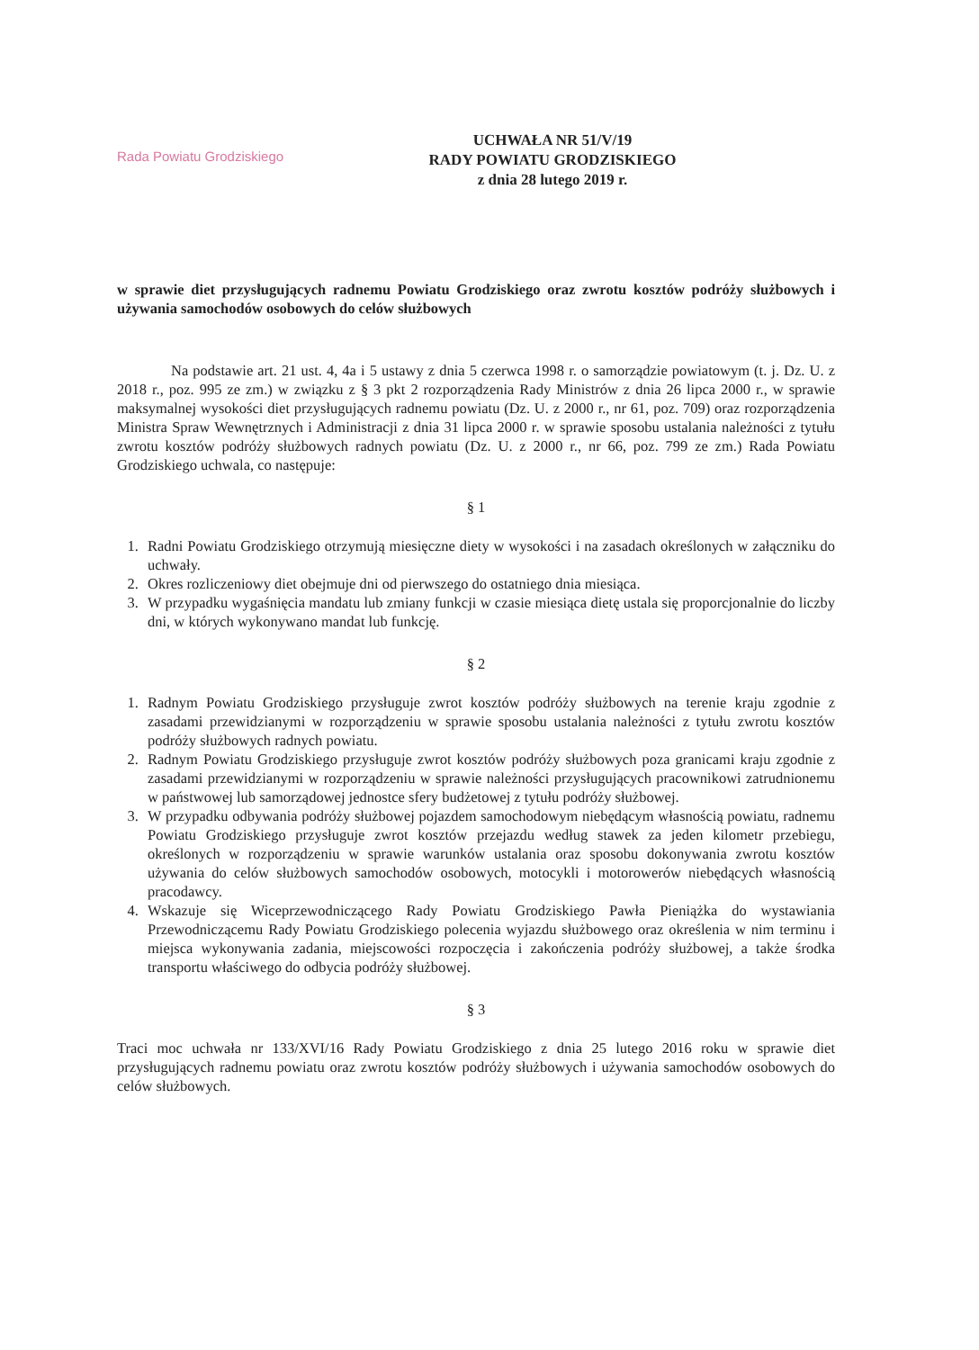Rada Powiatu Grodziskiego
UCHWAŁA NR 51/V/19
RADY POWIATU GRODZISKIEGO
z dnia 28 lutego 2019 r.
w sprawie diet przysługujących radnemu Powiatu Grodziskiego oraz zwrotu kosztów podróży służbowych i używania samochodów osobowych do celów służbowych
Na podstawie art. 21 ust. 4, 4a i 5 ustawy z dnia 5 czerwca 1998 r. o samorządzie powiatowym (t. j. Dz. U. z 2018 r., poz. 995 ze zm.) w związku z § 3 pkt 2 rozporządzenia Rady Ministrów z dnia 26 lipca 2000 r., w sprawie maksymalnej wysokości diet przysługujących radnemu powiatu (Dz. U. z 2000 r., nr 61, poz. 709) oraz rozporządzenia Ministra Spraw Wewnętrznych i Administracji z dnia 31 lipca 2000 r. w sprawie sposobu ustalania należności z tytułu zwrotu kosztów podróży służbowych radnych powiatu (Dz. U. z 2000 r., nr 66, poz. 799 ze zm.) Rada Powiatu Grodziskiego uchwala, co następuje:
§ 1
1. Radni Powiatu Grodziskiego otrzymują miesięczne diety w wysokości i na zasadach określonych w załączniku do uchwały.
2. Okres rozliczeniowy diet obejmuje dni od pierwszego do ostatniego dnia miesiąca.
3. W przypadku wygaśnięcia mandatu lub zmiany funkcji w czasie miesiąca dietę ustala się proporcjonalnie do liczby dni, w których wykonywano mandat lub funkcję.
§ 2
1. Radnym Powiatu Grodziskiego przysługuje zwrot kosztów podróży służbowych na terenie kraju zgodnie z zasadami przewidzianymi w rozporządzeniu w sprawie sposobu ustalania należności z tytułu zwrotu kosztów podróży służbowych radnych powiatu.
2. Radnym Powiatu Grodziskiego przysługuje zwrot kosztów podróży służbowych poza granicami kraju zgodnie z zasadami przewidzianymi w rozporządzeniu w sprawie należności przysługujących pracownikowi zatrudnionemu w państwowej lub samorządowej jednostce sfery budżetowej z tytułu podróży służbowej.
3. W przypadku odbywania podróży służbowej pojazdem samochodowym niebędącym własnością powiatu, radnemu Powiatu Grodziskiego przysługuje zwrot kosztów przejazdu według stawek za jeden kilometr przebiegu, określonych w rozporządzeniu w sprawie warunków ustalania oraz sposobu dokonywania zwrotu kosztów używania do celów służbowych samochodów osobowych, motocykli i motorowerów niebędących własnością pracodawcy.
4. Wskazuje się Wiceprzewodniczącego Rady Powiatu Grodziskiego Pawła Pieniążka do wystawiania Przewodniczącemu Rady Powiatu Grodziskiego polecenia wyjazdu służbowego oraz określenia w nim terminu i miejsca wykonywania zadania, miejscowości rozpoczęcia i zakończenia podróży służbowej, a także środka transportu właściwego do odbycia podróży służbowej.
§ 3
Traci moc uchwała nr 133/XVI/16 Rady Powiatu Grodziskiego z dnia 25 lutego 2016 roku w sprawie diet przysługujących radnemu powiatu oraz zwrotu kosztów podróży służbowych i używania samochodów osobowych do celów służbowych.